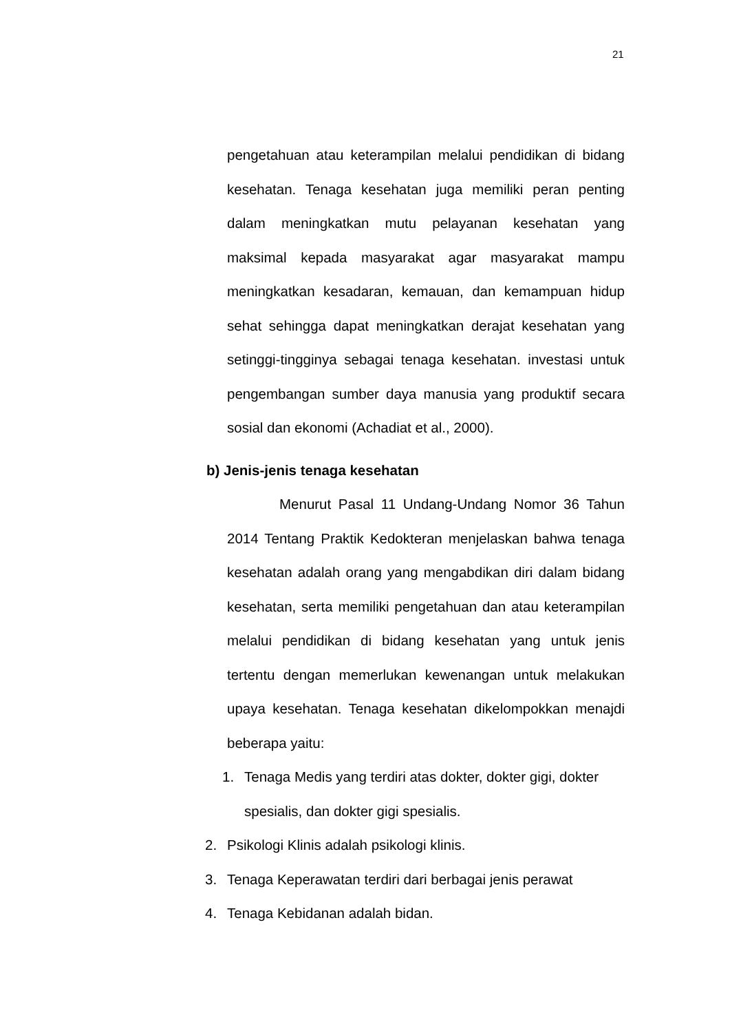21
pengetahuan atau keterampilan melalui pendidikan di bidang kesehatan. Tenaga kesehatan juga memiliki peran penting dalam meningkatkan mutu pelayanan kesehatan yang maksimal kepada masyarakat agar masyarakat mampu meningkatkan kesadaran, kemauan, dan kemampuan hidup sehat sehingga dapat meningkatkan derajat kesehatan yang setinggi-tingginya sebagai tenaga kesehatan. investasi untuk pengembangan sumber daya manusia yang produktif secara sosial dan ekonomi (Achadiat et al., 2000).
b) Jenis-jenis tenaga kesehatan
Menurut Pasal 11 Undang-Undang Nomor 36 Tahun 2014 Tentang Praktik Kedokteran menjelaskan bahwa tenaga kesehatan adalah orang yang mengabdikan diri dalam bidang kesehatan, serta memiliki pengetahuan dan atau keterampilan melalui pendidikan di bidang kesehatan yang untuk jenis tertentu dengan memerlukan kewenangan untuk melakukan upaya kesehatan. Tenaga kesehatan dikelompokkan menajdi beberapa yaitu:
1. Tenaga Medis yang terdiri atas dokter, dokter gigi, dokter spesialis, dan dokter gigi spesialis.
2. Psikologi Klinis adalah psikologi klinis.
3. Tenaga Keperawatan terdiri dari berbagai jenis perawat
4. Tenaga Kebidanan adalah bidan.